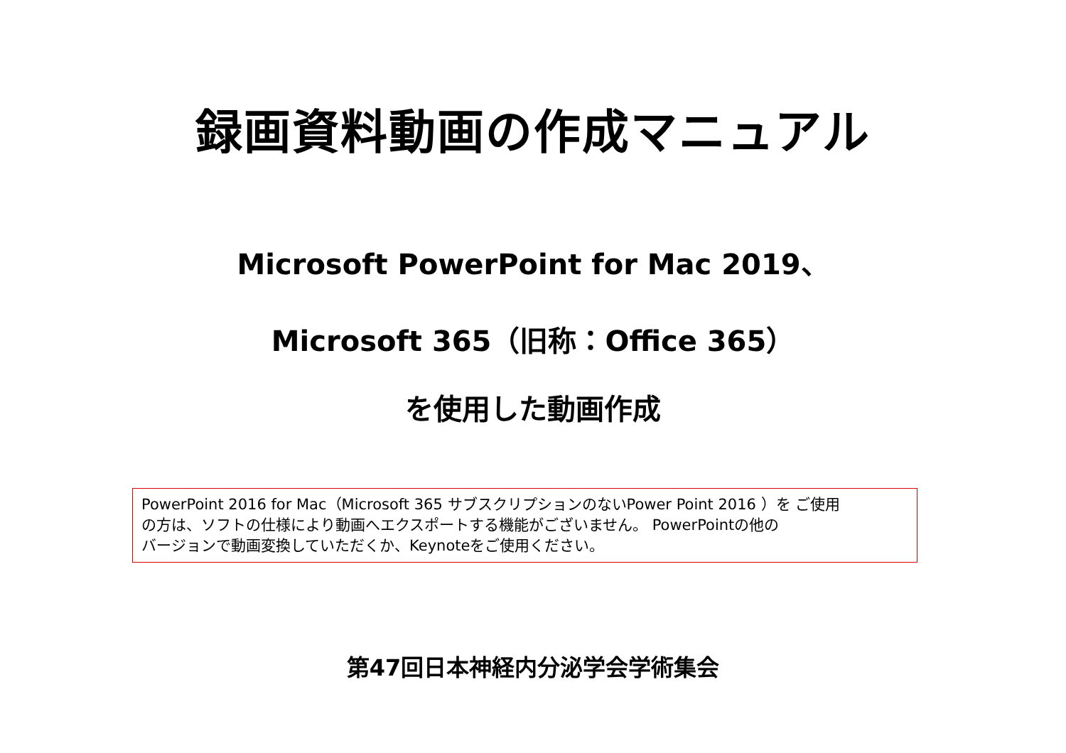録画資料動画の作成マニュアル
Microsoft PowerPoint for Mac 2019、
Microsoft 365（旧称：Office 365）
を使用した動画作成
PowerPoint 2016 for Mac（Microsoft 365 サブスクリプションのないPower Point 2016 ）を ご使用
の方は、ソフトの仕様により動画へエクスポートする機能がございません。 PowerPointの他の
バージョンで動画変換していただくか、Keynoteをご使用ください。
第47回日本神経内分泌学会学術集会